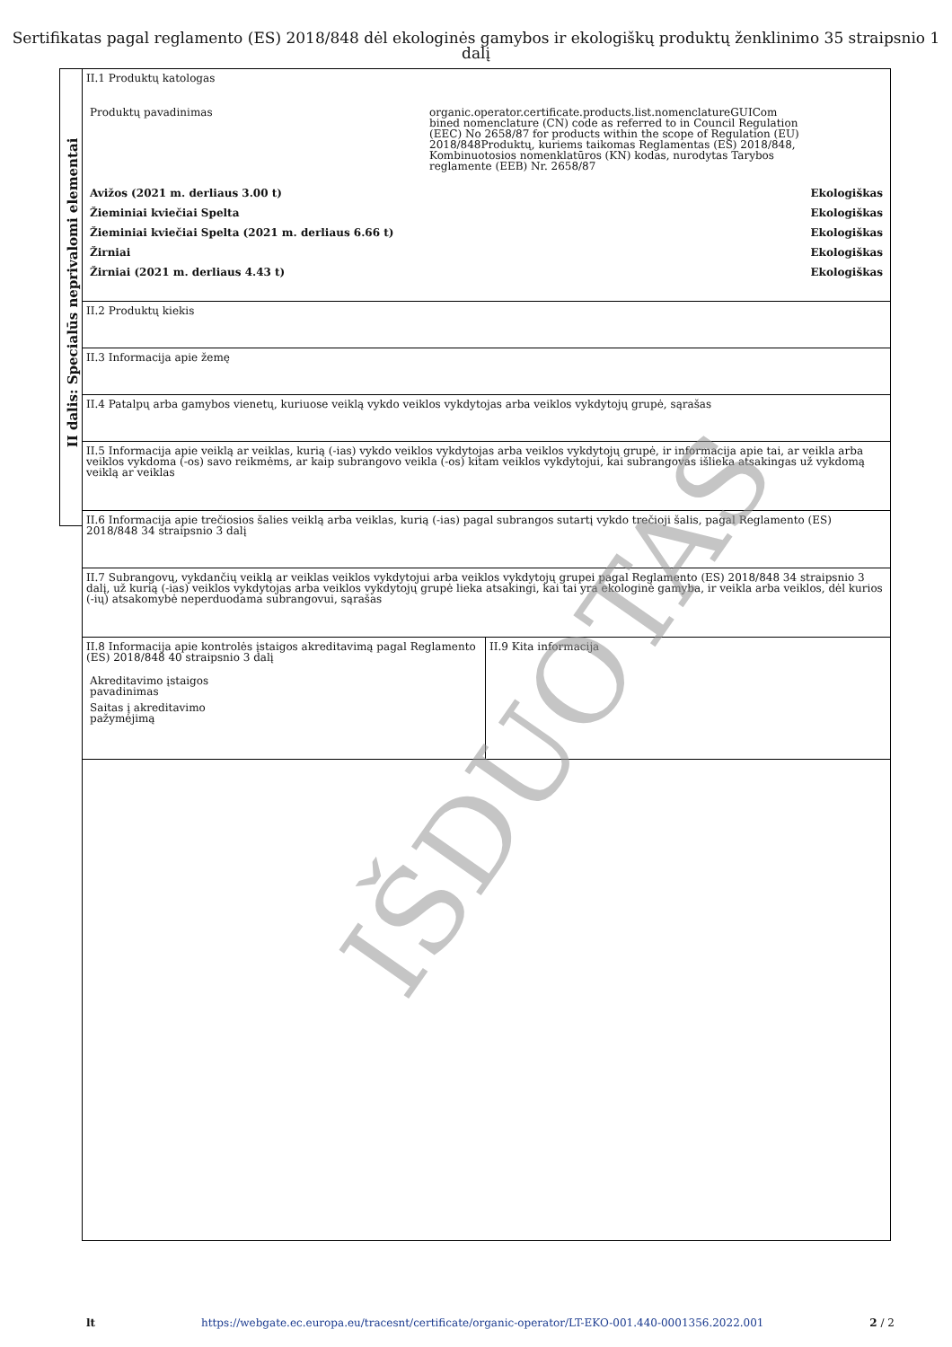Sertifikatas pagal reglamento (ES) 2018/848 dėl ekologinės gamybos ir ekologiškų produktų ženklinimo 35 straipsnio 1 dalį
II dalis: Specialūs neprivalomi elementai
II.1 Produktų katologas
| Produktų pavadinimas | organic.operator.certificate.products.list.nomenclatureGUICom bined nomenclature (CN) code as referred to in Council Regulation (EEC) No 2658/87 for products within the scope of Regulation (EU) 2018/848Produktų, kuriems taikomas Reglamentas (ES) 2018/848, Kombinuotosios nomenklatūros (KN) kodas, nurodytas Tarybos reglamente (EEB) Nr. 2658/87 | |
| Avižos (2021 m. derliaus 3.00 t) | | Ekologiškas |
| Žieminiai kviečiai Spelta | | Ekologiškas |
| Žieminiai kviečiai Spelta (2021 m. derliaus 6.66 t) | | Ekologiškas |
| Žirniai | | Ekologiškas |
| Žirniai (2021 m. derliaus 4.43 t) | | Ekologiškas |
II.2 Produktų kiekis
II.3 Informacija apie žemę
II.4 Patalpų arba gamybos vienetų, kuriuose veiklą vykdo veiklos vykdytojas arba veiklos vykdytojų grupė, sąrašas
II.5 Informacija apie veiklą ar veiklas, kurią (-ias) vykdo veiklos vykdytojas arba veiklos vykdytojų grupė, ir informacija apie tai, ar veikla arba veiklos vykdoma (-os) savo reikmėms, ar kaip subrangovo veikla (-os) kitam veiklos vykdytojui, kai subrangovas išlieka atsakingas už vykdomą veiklą ar veiklas
II.6 Informacija apie trečiosios šalies veiklą arba veiklas, kurią (-ias) pagal subrangos sutartį vykdo trečioji šalis, pagal Reglamento (ES) 2018/848 34 straipsnio 3 dalį
II.7 Subrangovų, vykdančių veiklą ar veiklas veiklos vykdytojui arba veiklos vykdytojų grupei pagal Reglamento (ES) 2018/848 34 straipsnio 3 dalį, už kurią (-ias) veiklos vykdytojas arba veiklos vykdytojų grupė lieka atsakingi, kai tai yra ekologinė gamyba, ir veikla arba veiklos, dėl kurios (-ių) atsakomybė neperduodama subrangovui, sąrašas
II.8 Informacija apie kontrolės įstaigos akreditavimą pagal Reglamento (ES) 2018/848 40 straipsnio 3 dalį
Akreditavimo įstaigos pavadinimas
Saitas į akreditavimo pažymėjimą
II.9 Kita informacija
IŠDUOTAS
lt https://webgate.ec.europa.eu/tracesnt/certificate/organic-operator/LT-EKO-001.440-0001356.2022.001 2 / 2